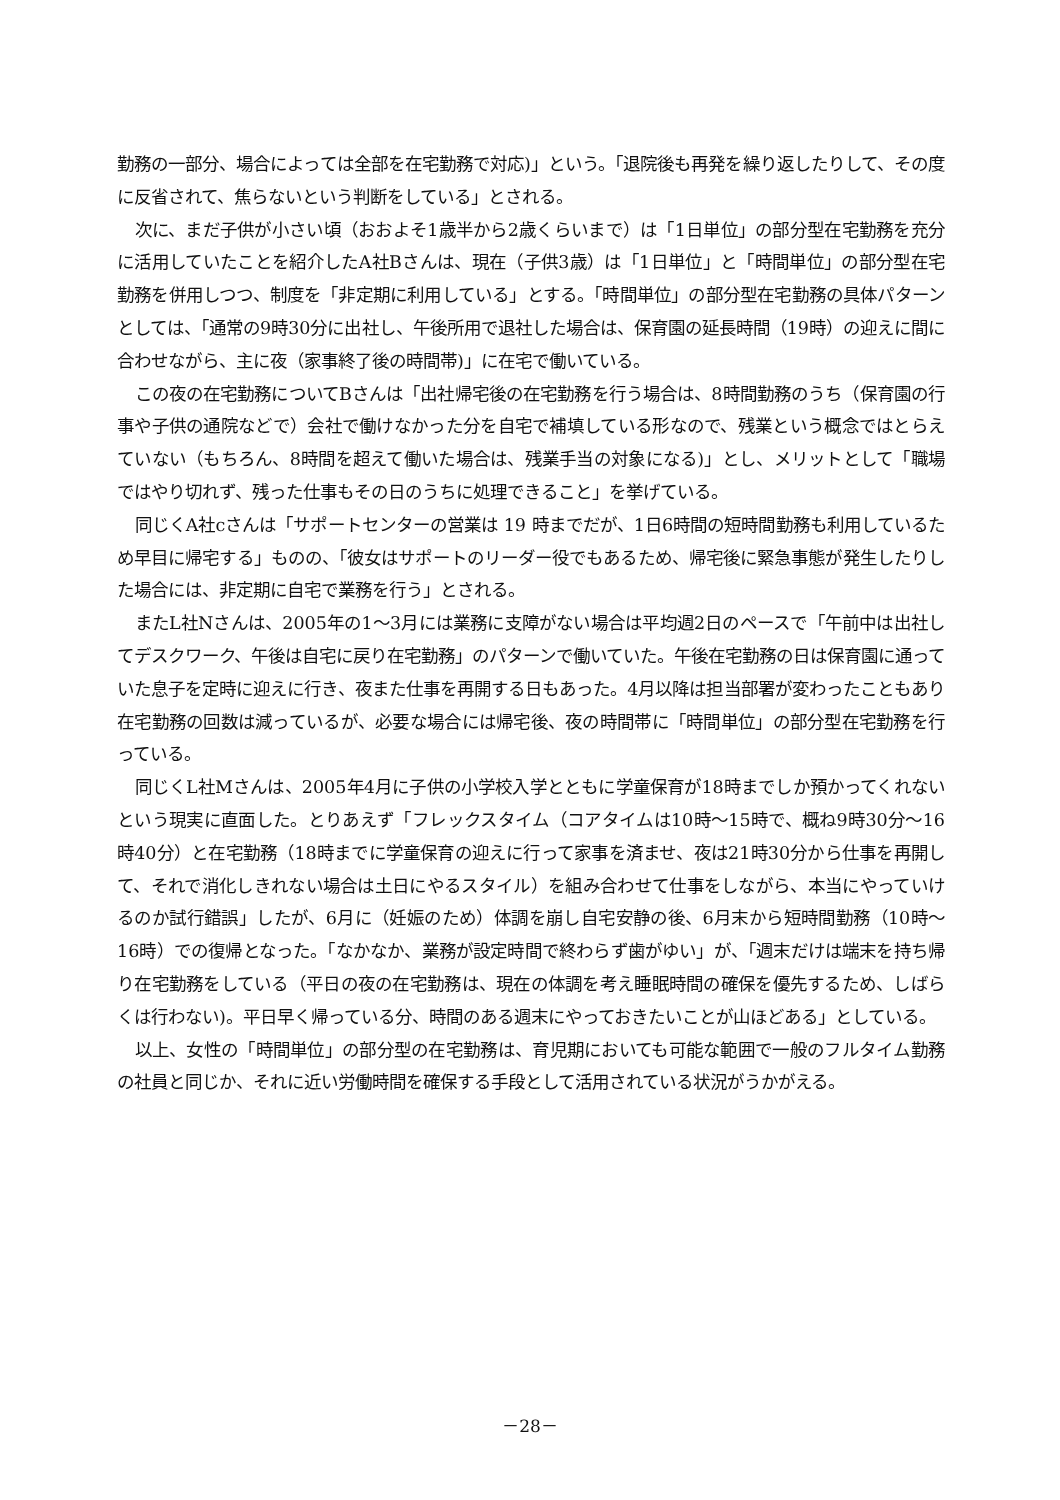勤務の一部分、場合によっては全部を在宅勤務で対応)」という。「退院後も再発を繰り返したりして、その度に反省されて、焦らないという判断をしている」とされる。
次に、まだ子供が小さい頃（おおよそ1歳半から2歳くらいまで）は「1日単位」の部分型在宅勤務を充分に活用していたことを紹介したA社Bさんは、現在（子供3歳）は「1日単位」と「時間単位」の部分型在宅勤務を併用しつつ、制度を「非定期に利用している」とする。「時間単位」の部分型在宅勤務の具体パターンとしては、「通常の9時30分に出社し、午後所用で退社した場合は、保育園の延長時間（19時）の迎えに間に合わせながら、主に夜（家事終了後の時間帯)」に在宅で働いている。
この夜の在宅勤務についてBさんは「出社帰宅後の在宅勤務を行う場合は、8時間勤務のうち（保育園の行事や子供の通院などで）会社で働けなかった分を自宅で補填している形なので、残業という概念ではとらえていない（もちろん、8時間を超えて働いた場合は、残業手当の対象になる)」とし、メリットとして「職場ではやり切れず、残った仕事もその日のうちに処理できること」を挙げている。
同じくA社cさんは「サポートセンターの営業は 19 時までだが、1日6時間の短時間勤務も利用しているため早目に帰宅する」ものの、「彼女はサポートのリーダー役でもあるため、帰宅後に緊急事態が発生したりした場合には、非定期に自宅で業務を行う」とされる。
またL社Nさんは、2005年の1～3月には業務に支障がない場合は平均週2日のペースで「午前中は出社してデスクワーク、午後は自宅に戻り在宅勤務」のパターンで働いていた。午後在宅勤務の日は保育園に通っていた息子を定時に迎えに行き、夜また仕事を再開する日もあった。4月以降は担当部署が変わったこともあり在宅勤務の回数は減っているが、必要な場合には帰宅後、夜の時間帯に「時間単位」の部分型在宅勤務を行っている。
同じくL社Mさんは、2005年4月に子供の小学校入学とともに学童保育が18時までしか預かってくれないという現実に直面した。とりあえず「フレックスタイム（コアタイムは10時～15時で、概ね9時30分～16時40分）と在宅勤務（18時までに学童保育の迎えに行って家事を済ませ、夜は21時30分から仕事を再開して、それで消化しきれない場合は土日にやるスタイル）を組み合わせて仕事をしながら、本当にやっていけるのか試行錯誤」したが、6月に（妊娠のため）体調を崩し自宅安静の後、6月末から短時間勤務（10時～16時）での復帰となった。「なかなか、業務が設定時間で終わらず歯がゆい」が、「週末だけは端末を持ち帰り在宅勤務をしている（平日の夜の在宅勤務は、現在の体調を考え睡眠時間の確保を優先するため、しばらくは行わない)。平日早く帰っている分、時間のある週末にやっておきたいことが山ほどある」としている。
以上、女性の「時間単位」の部分型の在宅勤務は、育児期においても可能な範囲で一般のフルタイム勤務の社員と同じか、それに近い労働時間を確保する手段として活用されている状況がうかがえる。
－28－